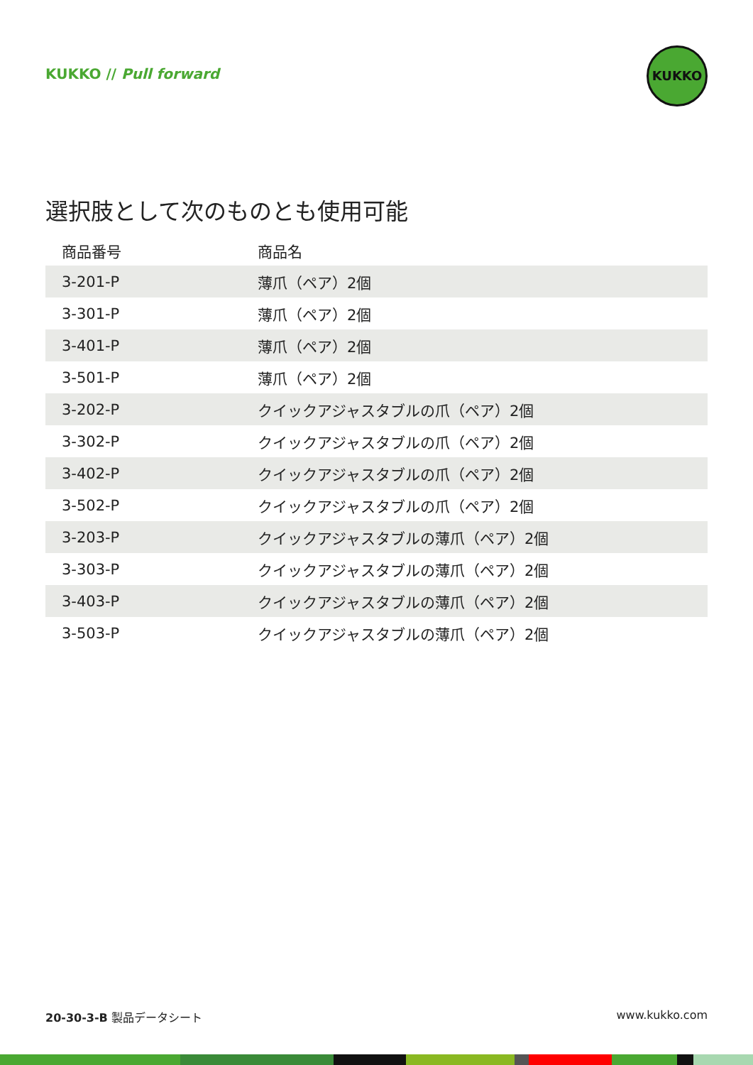KUKKO // Pull forward
KUKKO
選択肢として次のものとも使用可能
| 商品番号 | 商品名 |
| --- | --- |
| 3-201-P | 薄爪（ペア）2個 |
| 3-301-P | 薄爪（ペア）2個 |
| 3-401-P | 薄爪（ペア）2個 |
| 3-501-P | 薄爪（ペア）2個 |
| 3-202-P | クイックアジャスタブルの爪（ペア）2個 |
| 3-302-P | クイックアジャスタブルの爪（ペア）2個 |
| 3-402-P | クイックアジャスタブルの爪（ペア）2個 |
| 3-502-P | クイックアジャスタブルの爪（ペア）2個 |
| 3-203-P | クイックアジャスタブルの薄爪（ペア）2個 |
| 3-303-P | クイックアジャスタブルの薄爪（ペア）2個 |
| 3-403-P | クイックアジャスタブルの薄爪（ペア）2個 |
| 3-503-P | クイックアジャスタブルの薄爪（ペア）2個 |
20-30-3-B 製品データシート www.kukko.com